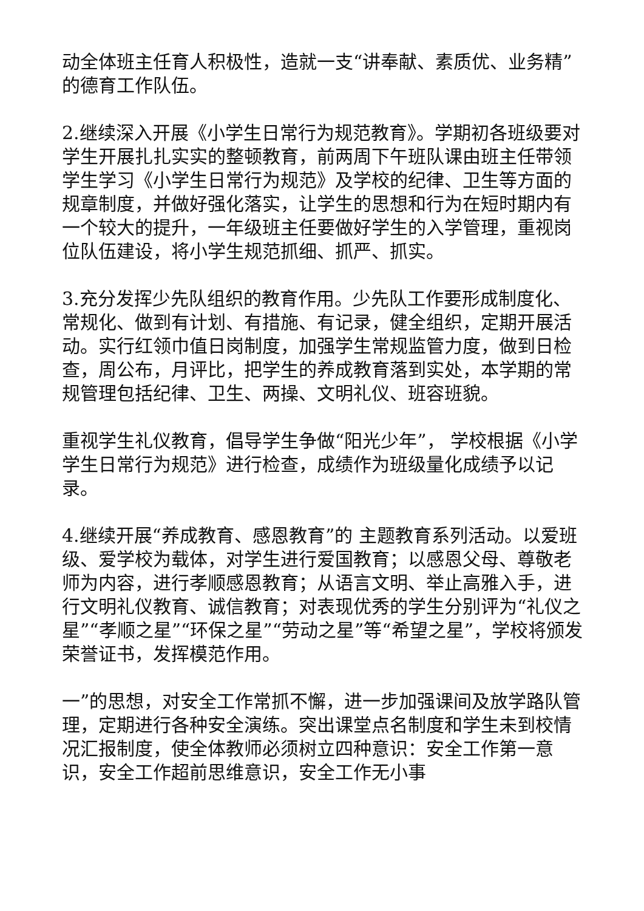动全体班主任育人积极性，造就一支“讲奉献、素质优、业务精”的德育工作队伍。
2.继续深入开展《小学生日常行为规范教育》。学期初各班级要对学生开展扎扎实实的整顿教育，前两周下午班队课由班主任带领学生学习《小学生日常行为规范》及学校的纪律、卫生等方面的规章制度，并做好强化落实，让学生的思想和行为在短时期内有一个较大的提升，一年级班主任要做好学生的入学管理，重视岗位队伍建设，将小学生规范抓细、抓严、抓实。
3.充分发挥少先队组织的教育作用。少先队工作要形成制度化、常规化、做到有计划、有措施、有记录，健全组织，定期开展活动。实行红领巾值日岗制度，加强学生常规监管力度，做到日检查，周公布，月评比，把学生的养成教育落到实处，本学期的常规管理包括纪律、卫生、两操、文明礼仪、班容班貌。
重视学生礼仪教育，倡导学生争做“阳光少年”， 学校根据《小学学生日常行为规范》进行检查，成绩作为班级量化成绩予以记录。
4.继续开展“养成教育、感恩教育”的 主题教育系列活动。以爱班级、爱学校为载体，对学生进行爱国教育；以感恩父母、尊敬老师为内容，进行孝顺感恩教育；从语言文明、举止高雅入手，进行文明礼仪教育、诚信教育；对表现优秀的学生分别评为“礼仪之星”“孝顺之星”“环保之星”“劳动之星”等“希望之星”，学校将颁发荣誉证书，发挥模范作用。
一”的思想，对安全工作常抓不懈，进一步加强课间及放学路队管理，定期进行各种安全演练。突出课堂点名制度和学生未到校情况汇报制度，使全体教师必须树立四种意识：安全工作第一意识，安全工作超前思维意识，安全工作无小事